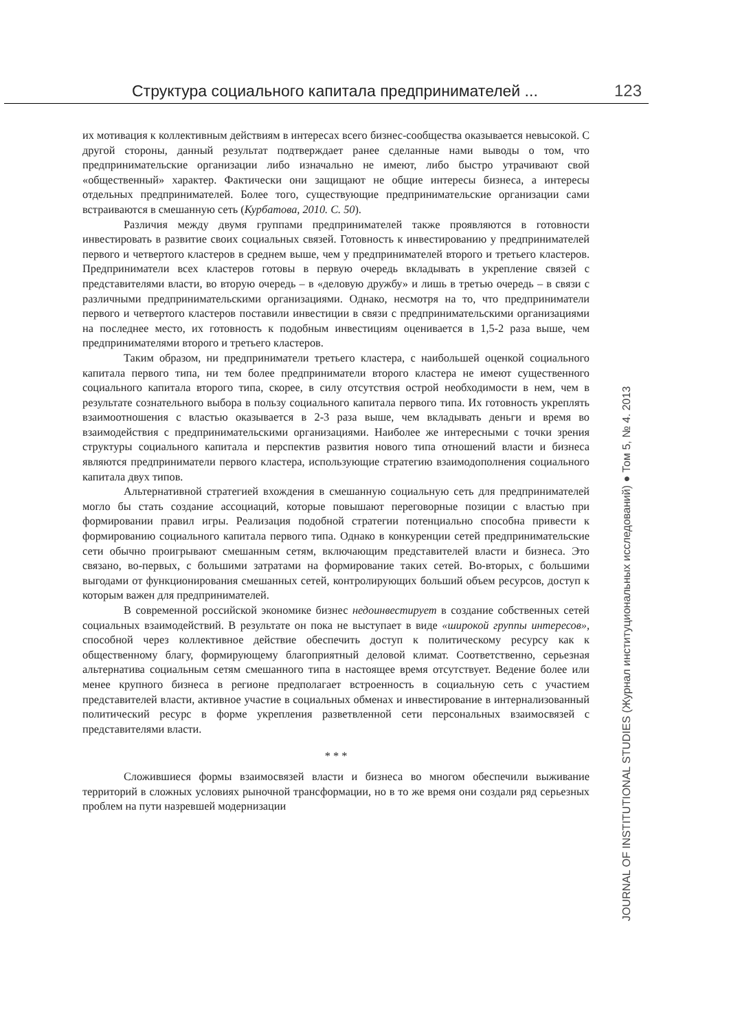Структура социального капитала предпринимателей ... 123
их мотивация к коллективным действиям в интересах всего бизнес-сообщества оказывается невысокой. С другой стороны, данный результат подтверждает ранее сделанные нами выводы о том, что предпринимательские организации либо изначально не имеют, либо быстро утрачивают свой «общественный» характер. Фактически они защищают не общие интересы бизнеса, а интересы отдельных предпринимателей. Более того, существующие предпринимательские организации сами встраиваются в смешанную сеть (Курбатова, 2010. С. 50).
Различия между двумя группами предпринимателей также проявляются в готовности инвестировать в развитие своих социальных связей. Готовность к инвестированию у предпринимателей первого и четвертого кластеров в среднем выше, чем у предпринимателей второго и третьего кластеров. Предприниматели всех кластеров готовы в первую очередь вкладывать в укрепление связей с представителями власти, во вторую очередь – в «деловую дружбу» и лишь в третью очередь – в связи с различными предпринимательскими организациями. Однако, несмотря на то, что предприниматели первого и четвертого кластеров поставили инвестиции в связи с предпринимательскими организациями на последнее место, их готовность к подобным инвестициям оценивается в 1,5-2 раза выше, чем предпринимателями второго и третьего кластеров.
Таким образом, ни предприниматели третьего кластера, с наибольшей оценкой социального капитала первого типа, ни тем более предприниматели второго кластера не имеют существенного социального капитала второго типа, скорее, в силу отсутствия острой необходимости в нем, чем в результате сознательного выбора в пользу социального капитала первого типа. Их готовность укреплять взаимоотношения с властью оказывается в 2-3 раза выше, чем вкладывать деньги и время во взаимодействия с предпринимательскими организациями. Наиболее же интересными с точки зрения структуры социального капитала и перспектив развития нового типа отношений власти и бизнеса являются предприниматели первого кластера, использующие стратегию взаимодополнения социального капитала двух типов.
Альтернативной стратегией вхождения в смешанную социальную сеть для предпринимателей могло бы стать создание ассоциаций, которые повышают переговорные позиции с властью при формировании правил игры. Реализация подобной стратегии потенциально способна привести к формированию социального капитала первого типа. Однако в конкуренции сетей предпринимательские сети обычно проигрывают смешанным сетям, включающим представителей власти и бизнеса. Это связано, во-первых, с большими затратами на формирование таких сетей. Во-вторых, с большими выгодами от функционирования смешанных сетей, контролирующих больший объем ресурсов, доступ к которым важен для предпринимателей.
В современной российской экономике бизнес недоинвестирует в создание собственных сетей социальных взаимодействий. В результате он пока не выступает в виде «широкой группы интересов», способной через коллективное действие обеспечить доступ к политическому ресурсу как к общественному благу, формирующему благоприятный деловой климат. Соответственно, серьезная альтернатива социальным сетям смешанного типа в настоящее время отсутствует. Ведение более или менее крупного бизнеса в регионе предполагает встроенность в социальную сеть с участием представителей власти, активное участие в социальных обменах и инвестирование в интернализованный политический ресурс в форме укрепления разветвленной сети персональных взаимосвязей с представителями власти.
* * *
Сложившиеся формы взаимосвязей власти и бизнеса во многом обеспечили выживание территорий в сложных условиях рыночной трансформации, но в то же время они создали ряд серьезных проблем на пути назревшей модернизации
JOURNAL OF INSTITUTIONAL STUDIES (Журнал институциональных исследований) ● Том 5, № 4. 2013